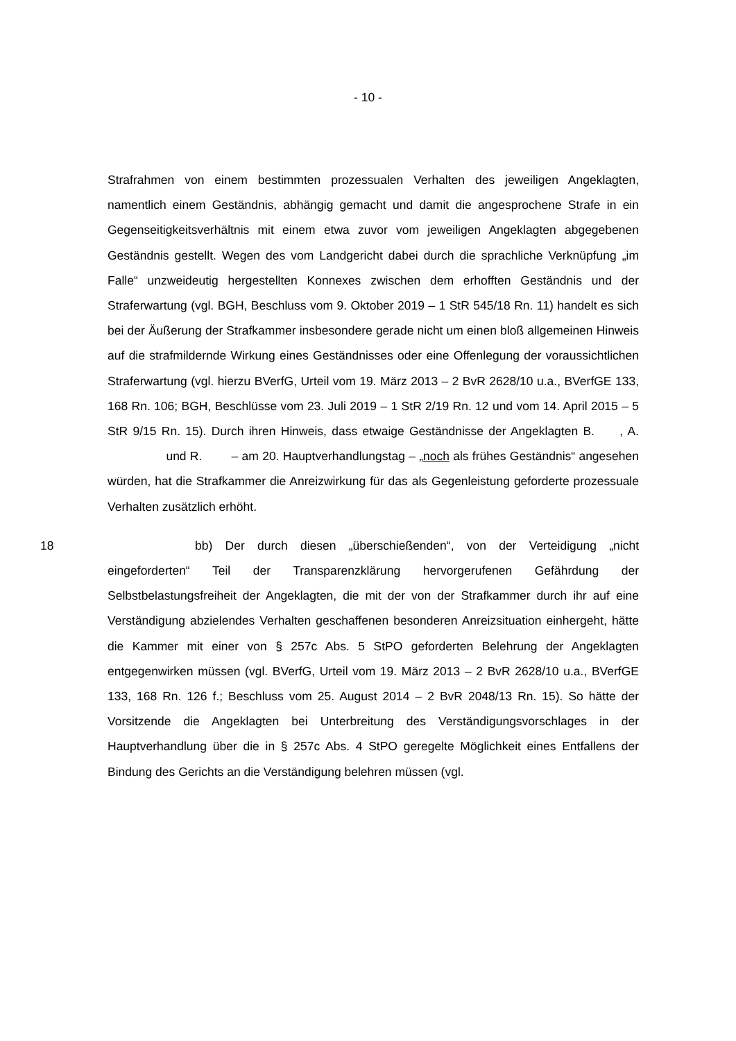- 10 -
Strafrahmen von einem bestimmten prozessualen Verhalten des jeweiligen Angeklagten, namentlich einem Geständnis, abhängig gemacht und damit die angesprochene Strafe in ein Gegenseitigkeitsverhältnis mit einem etwa zuvor vom jeweiligen Angeklagten abgegebenen Geständnis gestellt. Wegen des vom Landgericht dabei durch die sprachliche Verknüpfung „im Falle“ unzweideutig hergestellten Konnexes zwischen dem erhofften Geständnis und der Straferwartung (vgl. BGH, Beschluss vom 9. Oktober 2019 – 1 StR 545/18 Rn. 11) handelt es sich bei der Äußerung der Strafkammer insbesondere gerade nicht um einen bloß allgemeinen Hinweis auf die strafmildernde Wirkung eines Geständnisses oder eine Offenlegung der voraussichtlichen Straferwartung (vgl. hierzu BVerfG, Urteil vom 19. März 2013 – 2 BvR 2628/10 u.a., BVerfGE 133, 168 Rn. 106; BGH, Beschlüsse vom 23. Juli 2019 – 1 StR 2/19 Rn. 12 und vom 14. April 2015 – 5 StR 9/15 Rn. 15). Durch ihren Hinweis, dass etwaige Geständnisse der Angeklagten B. , A. und R. – am 20. Hauptverhandlungstag – „noch als frühes Geständnis“ angesehen würden, hat die Strafkammer die Anreizwirkung für das als Gegenleistung geforderte prozessuale Verhalten zusätzlich erhöht.
18
bb) Der durch diesen „überschießenden“, von der Verteidigung „nicht eingeforderten“ Teil der Transparenzklärung hervorgerufenen Gefährdung der Selbstbelastungsfreiheit der Angeklagten, die mit der von der Strafkammer durch ihr auf eine Verständigung abzielendes Verhalten geschaffenen besonderen Anreizsituation einhergeht, hätte die Kammer mit einer von § 257c Abs. 5 StPO geforderten Belehrung der Angeklagten entgegenwirken müssen (vgl. BVerfG, Urteil vom 19. März 2013 – 2 BvR 2628/10 u.a., BVerfGE 133, 168 Rn. 126 f.; Beschluss vom 25. August 2014 – 2 BvR 2048/13 Rn. 15). So hätte der Vorsitzende die Angeklagten bei Unterbreitung des Verständigungsvorschlages in der Hauptverhandlung über die in § 257c Abs. 4 StPO geregelte Möglichkeit eines Entfallens der Bindung des Gerichts an die Verständigung belehren müssen (vgl.